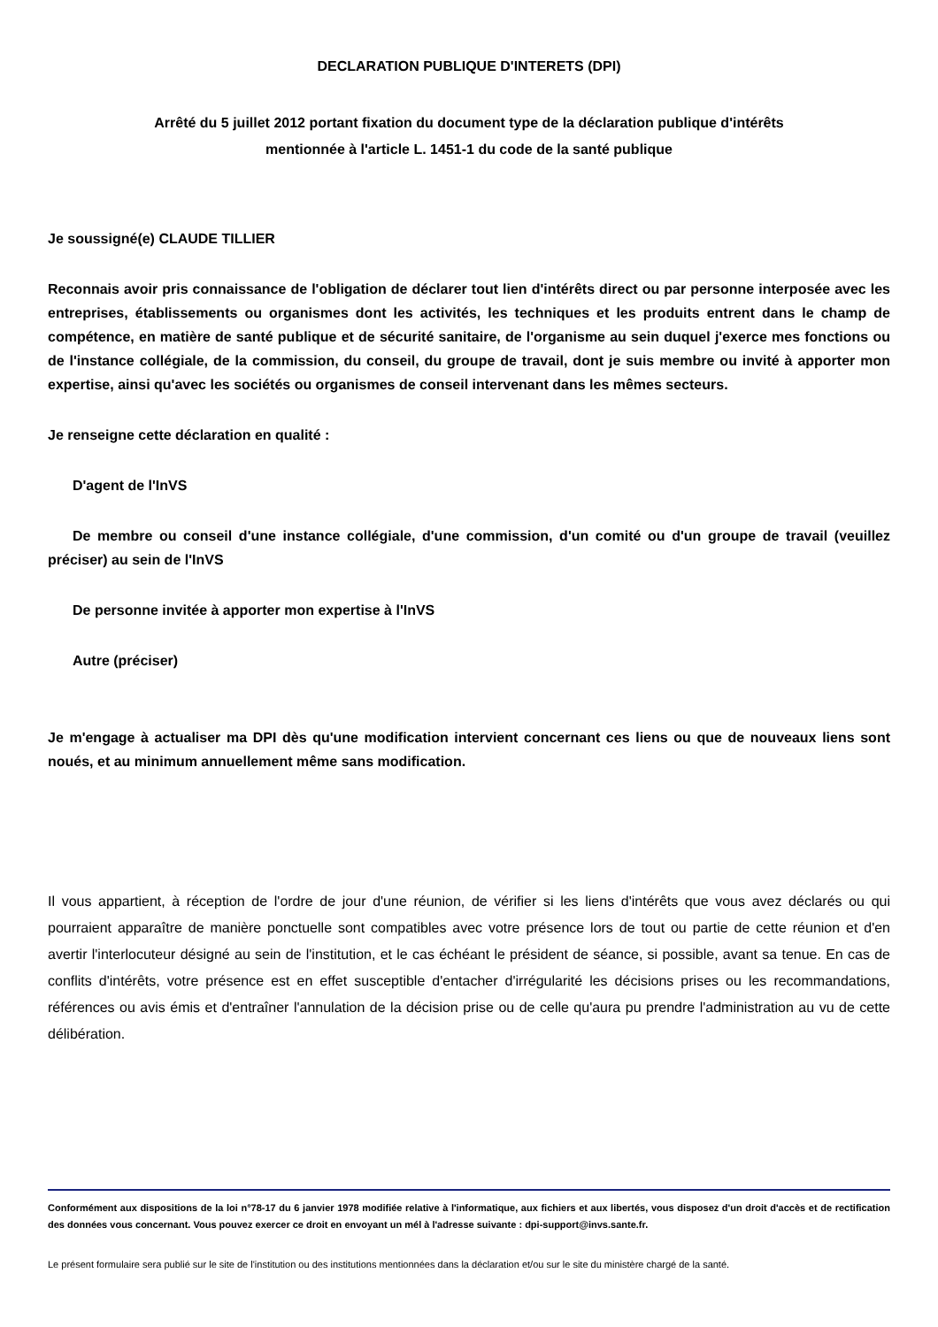DECLARATION PUBLIQUE D'INTERETS (DPI)
Arrêté du 5 juillet 2012 portant fixation du document type de la déclaration publique d'intérêts
mentionnée à l'article L. 1451-1 du code de la santé publique
Je soussigné(e) CLAUDE TILLIER
Reconnais avoir pris connaissance de l'obligation de déclarer tout lien d'intérêts direct ou par personne interposée avec les entreprises, établissements ou organismes dont les activités, les techniques et les produits entrent dans le champ de compétence, en matière de santé publique et de sécurité sanitaire, de l'organisme au sein duquel j'exerce mes fonctions ou de l'instance collégiale, de la commission, du conseil, du groupe de travail, dont je suis membre ou invité à apporter mon expertise, ainsi qu'avec les sociétés ou organismes de conseil intervenant dans les mêmes secteurs.
Je renseigne cette déclaration en qualité :
D'agent de l'InVS
De membre ou conseil d'une instance collégiale, d'une commission, d'un comité ou d'un groupe de travail (veuillez préciser) au sein de l'InVS
De personne invitée à apporter mon expertise à l'InVS
Autre (préciser)
Je m'engage à actualiser ma DPI dès qu'une modification intervient concernant ces liens ou que de nouveaux liens sont noués, et au minimum annuellement même sans modification.
Il vous appartient, à réception de l'ordre de jour d'une réunion, de vérifier si les liens d'intérêts que vous avez déclarés ou qui pourraient apparaître de manière ponctuelle sont compatibles avec votre présence lors de tout ou partie de cette réunion et d'en avertir l'interlocuteur désigné au sein de l'institution, et le cas échéant le président de séance, si possible, avant sa tenue. En cas de conflits d'intérêts, votre présence est en effet susceptible d'entacher d'irrégularité les décisions prises ou les recommandations, références ou avis émis et d'entraîner l'annulation de la décision prise ou de celle qu'aura pu prendre l'administration au vu de cette délibération.
Conformément aux dispositions de la loi n°78-17 du 6 janvier 1978 modifiée relative à l'informatique, aux fichiers et aux libertés, vous disposez d'un droit d'accès et de rectification des données vous concernant. Vous pouvez exercer ce droit en envoyant un mél à l'adresse suivante : dpi-support@invs.sante.fr.
Le présent formulaire sera publié sur le site de l'institution ou des institutions mentionnées dans la déclaration et/ou sur le site du ministère chargé de la santé.